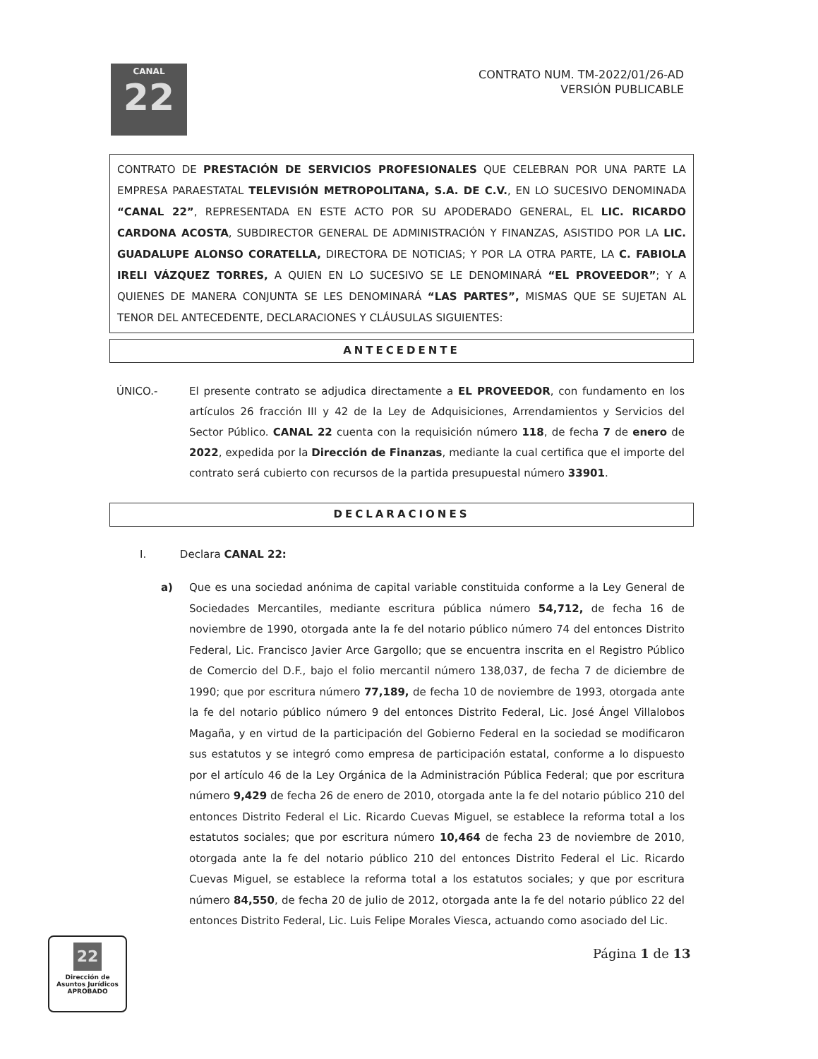CANAL
22
CONTRATO NUM. TM-2022/01/26-AD
VERSIÓN PUBLICABLE
CONTRATO DE PRESTACIÓN DE SERVICIOS PROFESIONALES QUE CELEBRAN POR UNA PARTE LA EMPRESA PARAESTATAL TELEVISIÓN METROPOLITANA, S.A. DE C.V., EN LO SUCESIVO DENOMINADA “CANAL 22”, REPRESENTADA EN ESTE ACTO POR SU APODERADO GENERAL, EL LIC. RICARDO CARDONA ACOSTA, SUBDIRECTOR GENERAL DE ADMINISTRACIÓN Y FINANZAS, ASISTIDO POR LA LIC. GUADALUPE ALONSO CORATELLA, DIRECTORA DE NOTICIAS; Y POR LA OTRA PARTE, LA C. FABIOLA IRELI VÁZQUEZ TORRES, A QUIEN EN LO SUCESIVO SE LE DENOMINARÁ “EL PROVEEDOR”; Y A QUIENES DE MANERA CONJUNTA SE LES DENOMINARÁ “LAS PARTES”, MISMAS QUE SE SUJETAN AL TENOR DEL ANTECEDENTE, DECLARACIONES Y CLÁUSULAS SIGUIENTES:
ANTECEDENTE
ÚNICO.- El presente contrato se adjudica directamente a EL PROVEEDOR, con fundamento en los artículos 26 fracción III y 42 de la Ley de Adquisiciones, Arrendamientos y Servicios del Sector Público. CANAL 22 cuenta con la requisición número 118, de fecha 7 de enero de 2022, expedida por la Dirección de Finanzas, mediante la cual certifica que el importe del contrato será cubierto con recursos de la partida presupuestal número 33901.
DECLARACIONES
I. Declara CANAL 22:
a) Que es una sociedad anónima de capital variable constituida conforme a la Ley General de Sociedades Mercantiles, mediante escritura pública número 54,712, de fecha 16 de noviembre de 1990, otorgada ante la fe del notario público número 74 del entonces Distrito Federal, Lic. Francisco Javier Arce Gargollo; que se encuentra inscrita en el Registro Público de Comercio del D.F., bajo el folio mercantil número 138,037, de fecha 7 de diciembre de 1990; que por escritura número 77,189, de fecha 10 de noviembre de 1993, otorgada ante la fe del notario público número 9 del entonces Distrito Federal, Lic. José Ángel Villalobos Magaña, y en virtud de la participación del Gobierno Federal en la sociedad se modificaron sus estatutos y se integró como empresa de participación estatal, conforme a lo dispuesto por el artículo 46 de la Ley Orgánica de la Administración Pública Federal; que por escritura número 9,429 de fecha 26 de enero de 2010, otorgada ante la fe del notario público 210 del entonces Distrito Federal el Lic. Ricardo Cuevas Miguel, se establece la reforma total a los estatutos sociales; que por escritura número 10,464 de fecha 23 de noviembre de 2010, otorgada ante la fe del notario público 210 del entonces Distrito Federal el Lic. Ricardo Cuevas Miguel, se establece la reforma total a los estatutos sociales; y que por escritura número 84,550, de fecha 20 de julio de 2012, otorgada ante la fe del notario público 22 del entonces Distrito Federal, Lic. Luis Felipe Morales Viesca, actuando como asociado del Lic.
22
Dirección de
Asuntos Jurídicos
APROBADO
Página 1 de 13